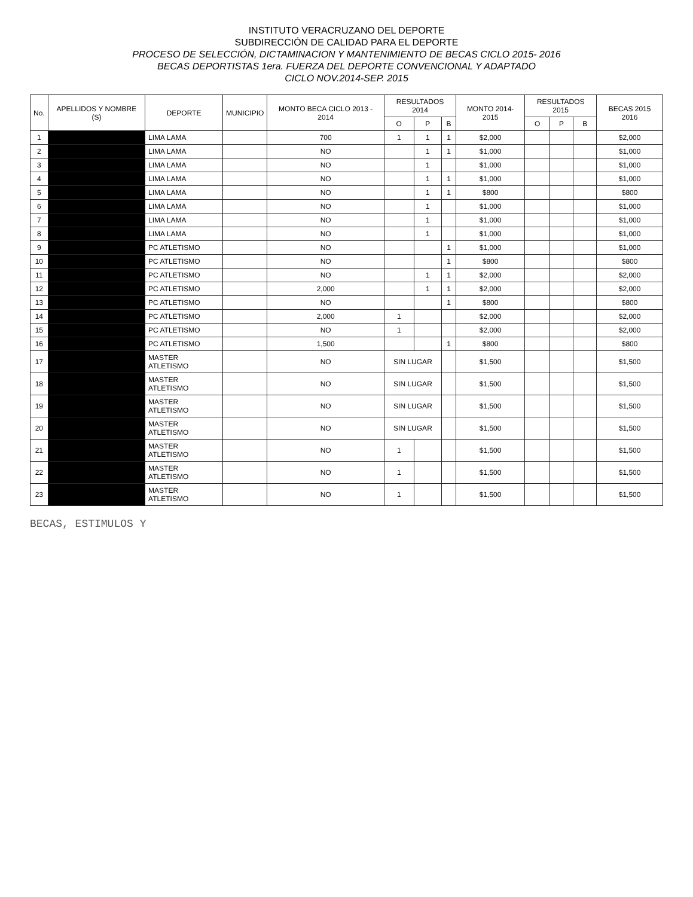INSTITUTO VERACRUZANO DEL DEPORTE
SUBDIRECCIÓN DE CALIDAD PARA EL DEPORTE
PROCESO DE SELECCIÓN, DICTAMINACION Y MANTENIMIENTO DE BECAS CICLO 2015- 2016
BECAS DEPORTISTAS 1era. FUERZA DEL DEPORTE CONVENCIONAL Y ADAPTADO
CICLO NOV.2014-SEP. 2015
| No. | APELLIDOS Y NOMBRE (S) | DEPORTE | MUNICIPIO | MONTO BECA CICLO 2013 - 2014 | RESULTADOS 2014 | | | MONTO 2014-2015 | RESULTADOS 2015 | | | BECAS 2015 2016 |
| --- | --- | --- | --- | --- | --- | --- | --- | --- | --- | --- | --- | --- |
| | | | | | O | P | B | | O | P | B | |
| 1 | | LIMA LAMA | | 700 | 1 | 1 | 1 | $2,000 | | | | $2,000 |
| 2 | | LIMA LAMA | | NO | | 1 | 1 | $1,000 | | | | $1,000 |
| 3 | | LIMA LAMA | | NO | | 1 | | $1,000 | | | | $1,000 |
| 4 | | LIMA LAMA | | NO | | 1 | 1 | $1,000 | | | | $1,000 |
| 5 | | LIMA LAMA | | NO | | 1 | 1 | $800 | | | | $800 |
| 6 | | LIMA LAMA | | NO | | 1 | | $1,000 | | | | $1,000 |
| 7 | | LIMA LAMA | | NO | | 1 | | $1,000 | | | | $1,000 |
| 8 | | LIMA LAMA | | NO | | 1 | | $1,000 | | | | $1,000 |
| 9 | | PC ATLETISMO | | NO | | | 1 | $1,000 | | | | $1,000 |
| 10 | | PC ATLETISMO | | NO | | | 1 | $800 | | | | $800 |
| 11 | | PC ATLETISMO | | NO | | 1 | 1 | $2,000 | | | | $2,000 |
| 12 | | PC ATLETISMO | | 2,000 | | 1 | 1 | $2,000 | | | | $2,000 |
| 13 | | PC ATLETISMO | | NO | | | 1 | $800 | | | | $800 |
| 14 | | PC ATLETISMO | | 2,000 | 1 | | | $2,000 | | | | $2,000 |
| 15 | | PC ATLETISMO | | NO | 1 | | | $2,000 | | | | $2,000 |
| 16 | | PC ATLETISMO | | 1,500 | | | 1 | $800 | | | | $800 |
| 17 | | MASTER ATLETISMO | | NO | SIN LUGAR | | | $1,500 | | | | $1,500 |
| 18 | | MASTER ATLETISMO | | NO | SIN LUGAR | | | $1,500 | | | | $1,500 |
| 19 | | MASTER ATLETISMO | | NO | SIN LUGAR | | | $1,500 | | | | $1,500 |
| 20 | | MASTER ATLETISMO | | NO | SIN LUGAR | | | $1,500 | | | | $1,500 |
| 21 | | MASTER ATLETISMO | | NO | 1 | | | $1,500 | | | | $1,500 |
| 22 | | MASTER ATLETISMO | | NO | 1 | | | $1,500 | | | | $1,500 |
| 23 | | MASTER ATLETISMO | | NO | 1 | | | $1,500 | | | | $1,500 |
BECAS, ESTIMULOS Y